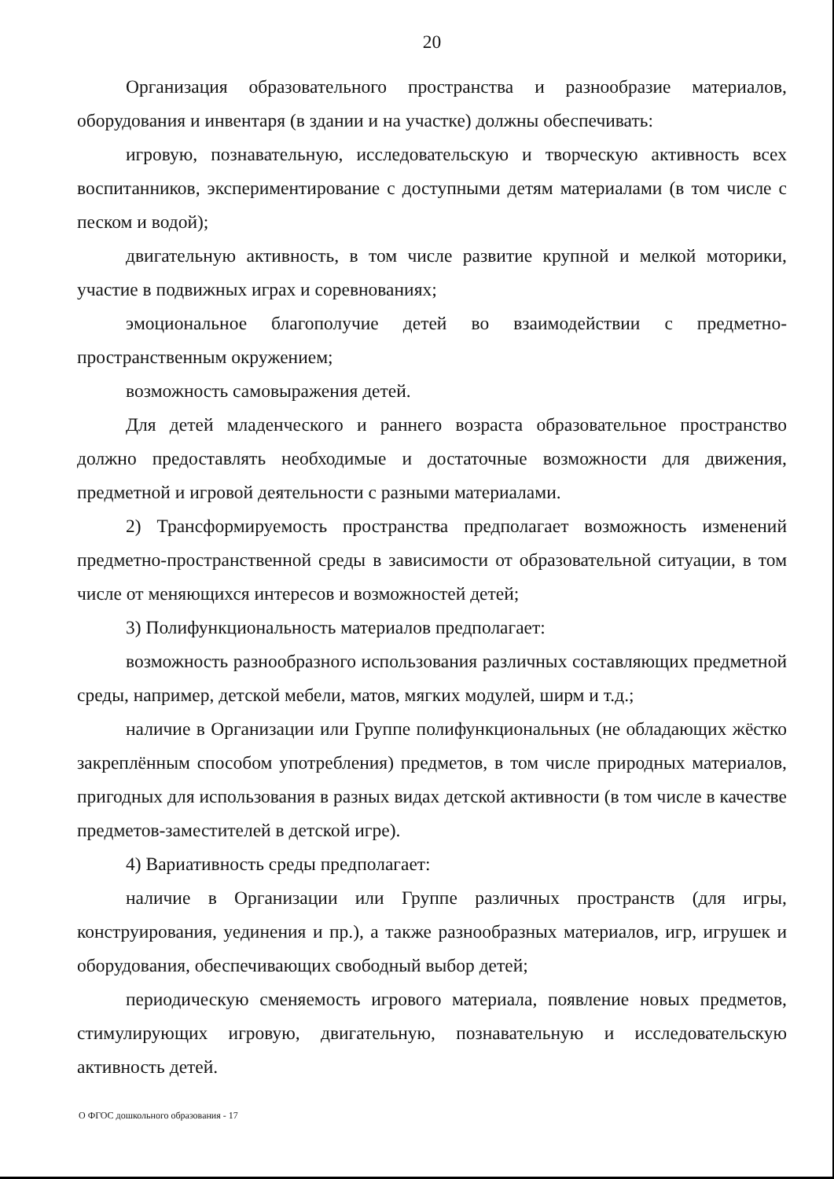20
Организация образовательного пространства и разнообразие материалов, оборудования и инвентаря (в здании и на участке) должны обеспечивать:
игровую, познавательную, исследовательскую и творческую активность всех воспитанников, экспериментирование с доступными детям материалами (в том числе с песком и водой);
двигательную активность, в том числе развитие крупной и мелкой моторики, участие в подвижных играх и соревнованиях;
эмоциональное благополучие детей во взаимодействии с предметно-пространственным окружением;
возможность самовыражения детей.
Для детей младенческого и раннего возраста образовательное пространство должно предоставлять необходимые и достаточные возможности для движения, предметной и игровой деятельности с разными материалами.
2) Трансформируемость пространства предполагает возможность изменений предметно-пространственной среды в зависимости от образовательной ситуации, в том числе от меняющихся интересов и возможностей детей;
3) Полифункциональность материалов предполагает:
возможность разнообразного использования различных составляющих предметной среды, например, детской мебели, матов, мягких модулей, ширм и т.д.;
наличие в Организации или Группе полифункциональных (не обладающих жёстко закреплённым способом употребления) предметов, в том числе природных материалов, пригодных для использования в разных видах детской активности (в том числе в качестве предметов-заместителей в детской игре).
4) Вариативность среды предполагает:
наличие в Организации или Группе различных пространств (для игры, конструирования, уединения и пр.), а также разнообразных материалов, игр, игрушек и оборудования, обеспечивающих свободный выбор детей;
периодическую сменяемость игрового материала, появление новых предметов, стимулирующих игровую, двигательную, познавательную и исследовательскую активность детей.
О ФГОС дошкольного образования - 17